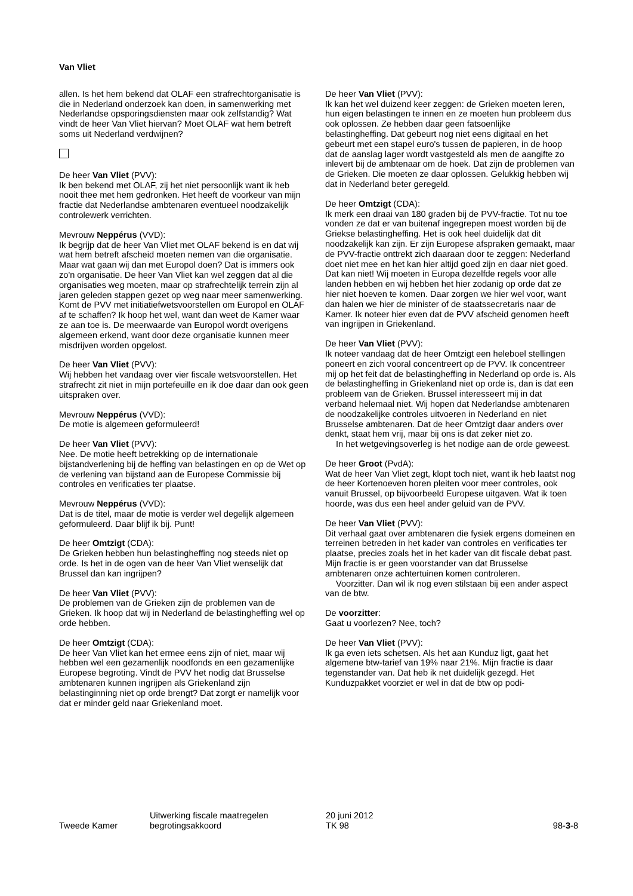Van Vliet
allen. Is het hem bekend dat OLAF een strafrechtorganisatie is die in Nederland onderzoek kan doen, in samenwerking met Nederlandse opsporingsdiensten maar ook zelfstandig? Wat vindt de heer Van Vliet hiervan? Moet OLAF wat hem betreft soms uit Nederland verdwijnen?
De heer Van Vliet (PVV):
Ik ben bekend met OLAF, zij het niet persoonlijk want ik heb nooit thee met hem gedronken. Het heeft de voorkeur van mijn fractie dat Nederlandse ambtenaren eventueel noodzakelijk controlewerk verrichten.
Mevrouw Neppérus (VVD):
Ik begrijp dat de heer Van Vliet met OLAF bekend is en dat wij wat hem betreft afscheid moeten nemen van die organisatie. Maar wat gaan wij dan met Europol doen? Dat is immers ook zo'n organisatie. De heer Van Vliet kan wel zeggen dat al die organisaties weg moeten, maar op strafrechtelijk terrein zijn al jaren geleden stappen gezet op weg naar meer samenwerking. Komt de PVV met initiatiefwetsvoorstellen om Europol en OLAF af te schaffen? Ik hoop het wel, want dan weet de Kamer waar ze aan toe is. De meerwaarde van Europol wordt overigens algemeen erkend, want door deze organisatie kunnen meer misdrijven worden opgelost.
De heer Van Vliet (PVV):
Wij hebben het vandaag over vier fiscale wetsvoorstellen. Het strafrecht zit niet in mijn portefeuille en ik doe daar dan ook geen uitspraken over.
Mevrouw Neppérus (VVD):
De motie is algemeen geformuleerd!
De heer Van Vliet (PVV):
Nee. De motie heeft betrekking op de internationale bijstandverlening bij de heffing van belastingen en op de Wet op de verlening van bijstand aan de Europese Commissie bij controles en verificaties ter plaatse.
Mevrouw Neppérus (VVD):
Dat is de titel, maar de motie is verder wel degelijk algemeen geformuleerd. Daar blijf ik bij. Punt!
De heer Omtzigt (CDA):
De Grieken hebben hun belastingheffing nog steeds niet op orde. Is het in de ogen van de heer Van Vliet wenselijk dat Brussel dan kan ingrijpen?
De heer Van Vliet (PVV):
De problemen van de Grieken zijn de problemen van de Grieken. Ik hoop dat wij in Nederland de belastingheffing wel op orde hebben.
De heer Omtzigt (CDA):
De heer Van Vliet kan het ermee eens zijn of niet, maar wij hebben wel een gezamenlijk noodfonds en een gezamenlijke Europese begroting. Vindt de PVV het nodig dat Brusselse ambtenaren kunnen ingrijpen als Griekenland zijn belastinginning niet op orde brengt? Dat zorgt er namelijk voor dat er minder geld naar Griekenland moet.
De heer Van Vliet (PVV):
Ik kan het wel duizend keer zeggen: de Grieken moeten leren, hun eigen belastingen te innen en ze moeten hun probleem dus ook oplossen. Ze hebben daar geen fatsoenlijke belastingheffing. Dat gebeurt nog niet eens digitaal en het gebeurt met een stapel euro's tussen de papieren, in de hoop dat de aanslag lager wordt vastgesteld als men de aangifte zo inlevert bij de ambtenaar om de hoek. Dat zijn de problemen van de Grieken. Die moeten ze daar oplossen. Gelukkig hebben wij dat in Nederland beter geregeld.
De heer Omtzigt (CDA):
Ik merk een draai van 180 graden bij de PVV-fractie. Tot nu toe vonden ze dat er van buitenaf ingegrepen moest worden bij de Griekse belastingheffing. Het is ook heel duidelijk dat dit noodzakelijk kan zijn. Er zijn Europese afspraken gemaakt, maar de PVV-fractie onttrekt zich daaraan door te zeggen: Nederland doet niet mee en het kan hier altijd goed zijn en daar niet goed. Dat kan niet! Wij moeten in Europa dezelfde regels voor alle landen hebben en wij hebben het hier zodanig op orde dat ze hier niet hoeven te komen. Daar zorgen we hier wel voor, want dan halen we hier de minister of de staatssecretaris naar de Kamer. Ik noteer hier even dat de PVV afscheid genomen heeft van ingrijpen in Griekenland.
De heer Van Vliet (PVV):
Ik noteer vandaag dat de heer Omtzigt een heleboel stellingen poneert en zich vooral concentreert op de PVV. Ik concentreer mij op het feit dat de belastingheffing in Nederland op orde is. Als de belastingheffing in Griekenland niet op orde is, dan is dat een probleem van de Grieken. Brussel interesseert mij in dat verband helemaal niet. Wij hopen dat Nederlandse ambtenaren de noodzakelijke controles uitvoeren in Nederland en niet Brusselse ambtenaren. Dat de heer Omtzigt daar anders over denkt, staat hem vrij, maar bij ons is dat zeker niet zo.
In het wetgevingsoverleg is het nodige aan de orde geweest.
De heer Groot (PvdA):
Wat de heer Van Vliet zegt, klopt toch niet, want ik heb laatst nog de heer Kortenoeven horen pleiten voor meer controles, ook vanuit Brussel, op bijvoorbeeld Europese uitgaven. Wat ik toen hoorde, was dus een heel ander geluid van de PVV.
De heer Van Vliet (PVV):
Dit verhaal gaat over ambtenaren die fysiek ergens domeinen en terreinen betreden in het kader van controles en verificaties ter plaatse, precies zoals het in het kader van dit fiscale debat past. Mijn fractie is er geen voorstander van dat Brusselse ambtenaren onze achtertuinen komen controleren.
Voorzitter. Dan wil ik nog even stilstaan bij een ander aspect van de btw.
De voorzitter:
Gaat u voorlezen? Nee, toch?
De heer Van Vliet (PVV):
Ik ga even iets schetsen. Als het aan Kunduz ligt, gaat het algemene btw-tarief van 19% naar 21%. Mijn fractie is daar tegenstander van. Dat heb ik net duidelijk gezegd. Het Kunduzpakket voorziet er wel in dat de btw op podi-
Tweede Kamer
Uitwerking fiscale maatregelen
begrotingsakkoord
20 juni 2012
TK 98
98-3-8